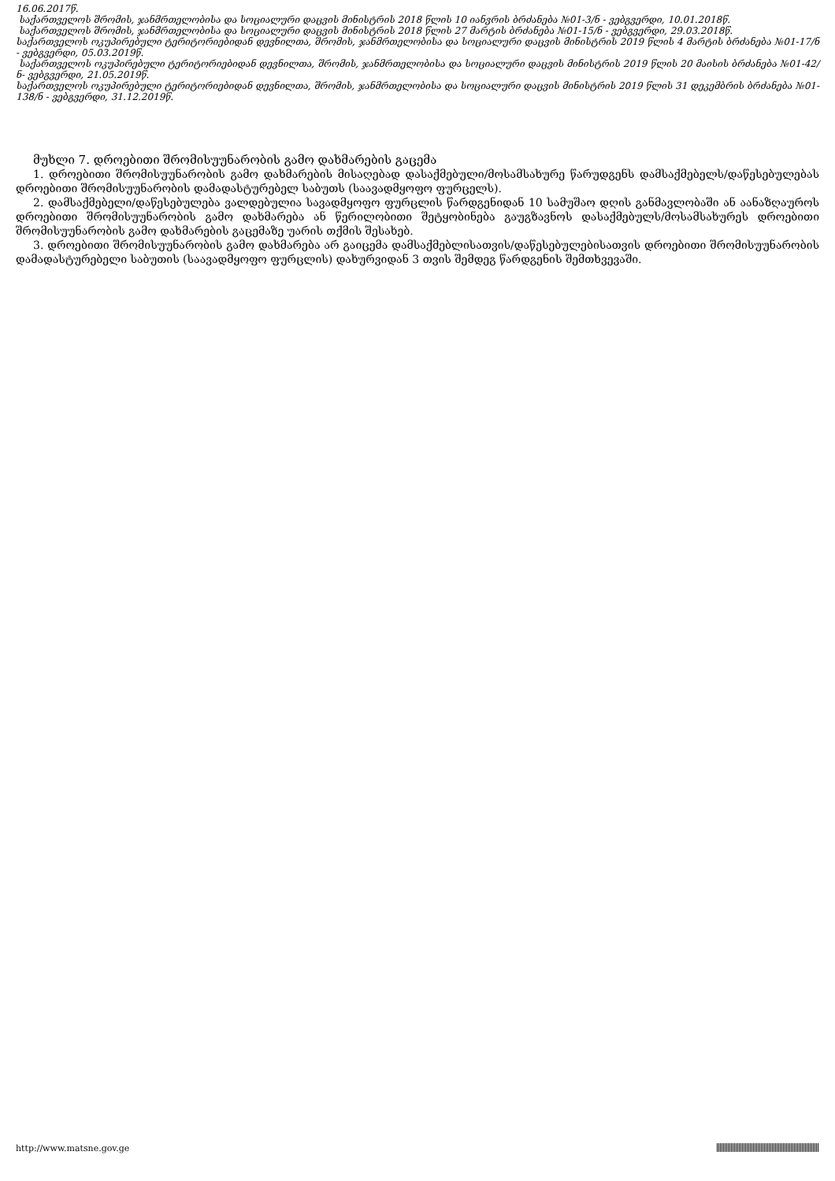16.06.2017წ.
საქართველოს შრომის, ჯანმრთელობისა და სოციალური დაცვის მინისტრის 2018 წლის 10 იანვრის ბრძანება №01-3/ნ - ვებგვერდი, 10.01.2018წ.
საქართველოს შრომის, ჯანმრთელობისა და სოციალური დაცვის მინისტრის 2018 წლის 27 მარტის ბრძანება №01-15/ნ - ვებგვერდი, 29.03.2018წ.
საქართველოს ოკუპირებული ტერიტორიებიდან დევნილთა, შრომის, ჯანმრთელობისა და სოციალური დაცვის მინისტრის 2019 წლის 4 მარტის ბრძანება №01-17/ნ - ვებგვერდი, 05.03.2019წ.
საქართველოს ოკუპირებული ტერიტორიებიდან დევნილთა, შრომის, ჯანმრთელობისა და სოციალური დაცვის მინისტრის 2019 წლის 20 მაისის ბრძანება №01-42/ნ- ვებგვერდი, 21.05.2019წ.
საქართველოს ოკუპირებული ტერიტორიებიდან დევნილთა, შრომის, ჯანმრთელობისა და სოციალური დაცვის მინისტრის 2019 წლის 31 დეკემბრის ბრძანება №01-138/ნ - ვებგვერდი, 31.12.2019წ.
მუხლი 7. დროებითი შრომისუუნარობის გამო დახმარების გაცემა
1. დროებითი შრომისუუნარობის გამო დახმარების მისაღებად დასაქმებული/მოსამსახურე წარუდგენს დამსაქმებელს/დაწესებულებას დროებითი შრომისუუნარობის დამადასტურებელ საბუთს (საავადმყოფო ფურცელს).
2. დამსაქმებელი/დაწესებულება ვალდებულია სავადმყოფო ფურცლის წარდგენიდან 10 სამუშაო დღის განმავლობაში ან აანაზღაუროს დროებითი შრომისუუნარობის გამო დახმარება ან წერილობითი შეტყობინება გაუგზავნოს დასაქმებულს/მოსამსახურეს დროებითი შრომისუუნარობის გამო დახმარების გაცემაზე უარის თქმის შესახებ.
3. დროებითი შრომისუუნარობის გამო დახმარება არ გაიცემა დამსაქმებლისათვის/დაწესებულებისათვის დროებითი შრომისუუნარობის დამადასტურებელი საბუთის (საავადმყოფო ფურცლის) დახურვიდან 3 თვის შემდეგ წარდგენის შემთხვევაში.
http://www.matsne.gov.ge